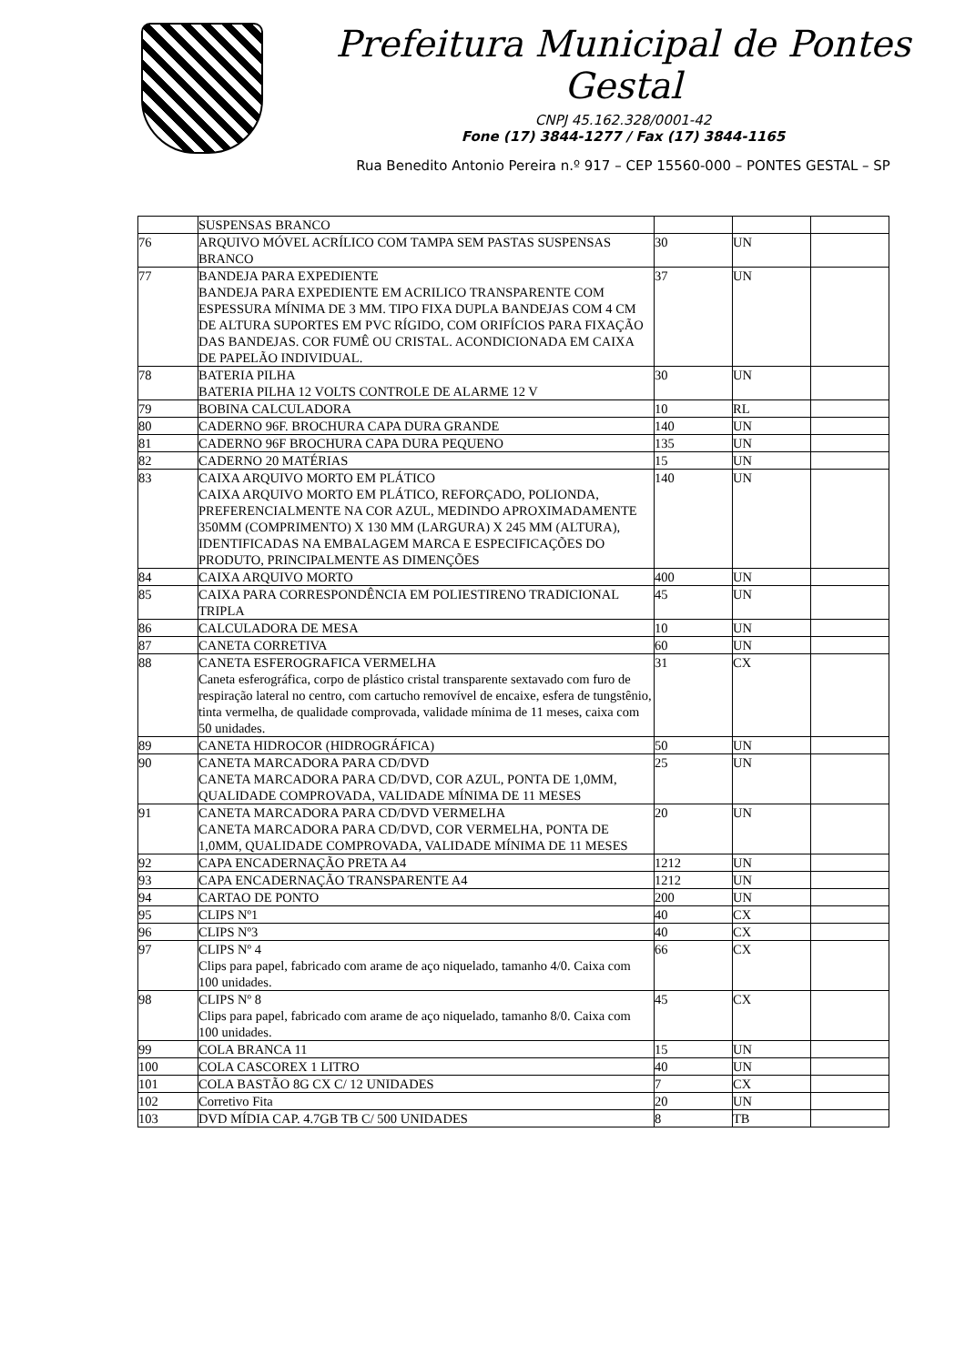Prefeitura Municipal de Pontes Gestal
CNPJ 45.162.328/0001-42
Fone (17) 3844-1277 / Fax (17) 3844-1165
Rua Benedito Antonio Pereira n.º 917 – CEP 15560-000 – PONTES GESTAL – SP
| | SUSPENSAS BRANCO | | | |
| 76 | ARQUIVO MÓVEL ACRÍLICO COM TAMPA SEM PASTAS SUSPENSAS BRANCO | 30 | UN | |
| 77 | BANDEJA PARA EXPEDIENTE BANDEJA PARA EXPEDIENTE EM ACRILICO TRANSPARENTE COM ESPESSURA MÍNIMA DE 3 MM. TIPO FIXA DUPLA BANDEJAS COM 4 CM DE ALTURA SUPORTES EM PVC RÍGIDO, COM ORIFÍCIOS PARA FIXAÇÃO DAS BANDEJAS. COR FUMÊ OU CRISTAL. ACONDICIONADA EM CAIXA DE PAPELÃO INDIVIDUAL. | 37 | UN | |
| 78 | BATERIA PILHA BATERIA PILHA 12 VOLTS CONTROLE DE ALARME 12 V | 30 | UN | |
| 79 | BOBINA CALCULADORA | 10 | RL | |
| 80 | CADERNO 96F. BROCHURA CAPA DURA GRANDE | 140 | UN | |
| 81 | CADERNO 96F BROCHURA CAPA DURA PEQUENO | 135 | UN | |
| 82 | CADERNO 20 MATÉRIAS | 15 | UN | |
| 83 | CAIXA ARQUIVO MORTO EM PLÁTICO CAIXA ARQUIVO MORTO EM PLÁTICO, REFORÇADO, POLIONDA, PREFERENCIALMENTE NA COR AZUL, MEDINDO APROXIMADAMENTE 350MM (COMPRIMENTO) X 130 MM (LARGURA) X 245 MM (ALTURA), IDENTIFICADAS NA EMBALAGEM MARCA E ESPECIFICAÇÕES DO PRODUTO, PRINCIPALMENTE AS DIMENÇÕES | 140 | UN | |
| 84 | CAIXA ARQUIVO MORTO | 400 | UN | |
| 85 | CAIXA PARA CORRESPONDÊNCIA EM POLIESTIRENO TRADICIONAL TRIPLA | 45 | UN | |
| 86 | CALCULADORA DE MESA | 10 | UN | |
| 87 | CANETA CORRETIVA | 60 | UN | |
| 88 | CANETA ESFEROGRAFICA VERMELHA Caneta esferográfica, corpo de plástico cristal transparente sextavado com furo de respiração lateral no centro, com cartucho removível de encaixe, esfera de tungstênio, tinta vermelha, de qualidade comprovada, validade mínima de 11 meses, caixa com 50 unidades. | 31 | CX | |
| 89 | CANETA HIDROCOR (HIDROGRÁFICA) | 50 | UN | |
| 90 | CANETA MARCADORA PARA CD/DVD CANETA MARCADORA PARA CD/DVD, COR AZUL, PONTA DE 1,0MM, QUALIDADE COMPROVADA, VALIDADE MÍNIMA DE 11 MESES | 25 | UN | |
| 91 | CANETA MARCADORA PARA CD/DVD VERMELHA CANETA MARCADORA PARA CD/DVD, COR VERMELHA, PONTA DE 1,0MM, QUALIDADE COMPROVADA, VALIDADE MÍNIMA DE 11 MESES | 20 | UN | |
| 92 | CAPA ENCADERNAÇÃO PRETA A4 | 1212 | UN | |
| 93 | CAPA ENCADERNAÇÃO TRANSPARENTE A4 | 1212 | UN | |
| 94 | CARTAO DE PONTO | 200 | UN | |
| 95 | CLIPS Nº1 | 40 | CX | |
| 96 | CLIPS Nº3 | 40 | CX | |
| 97 | CLIPS Nº 4 Clips para papel, fabricado com arame de aço niquelado, tamanho 4/0. Caixa com 100 unidades. | 66 | CX | |
| 98 | CLIPS Nº 8 Clips para papel, fabricado com arame de aço niquelado, tamanho 8/0. Caixa com 100 unidades. | 45 | CX | |
| 99 | COLA BRANCA 11 | 15 | UN | |
| 100 | COLA CASCOREX 1 LITRO | 40 | UN | |
| 101 | COLA BASTÃO 8G CX C/ 12 UNIDADES | 7 | CX | |
| 102 | Corretivo Fita | 20 | UN | |
| 103 | DVD MÍDIA CAP. 4.7GB TB C/ 500 UNIDADES | 8 | TB | |